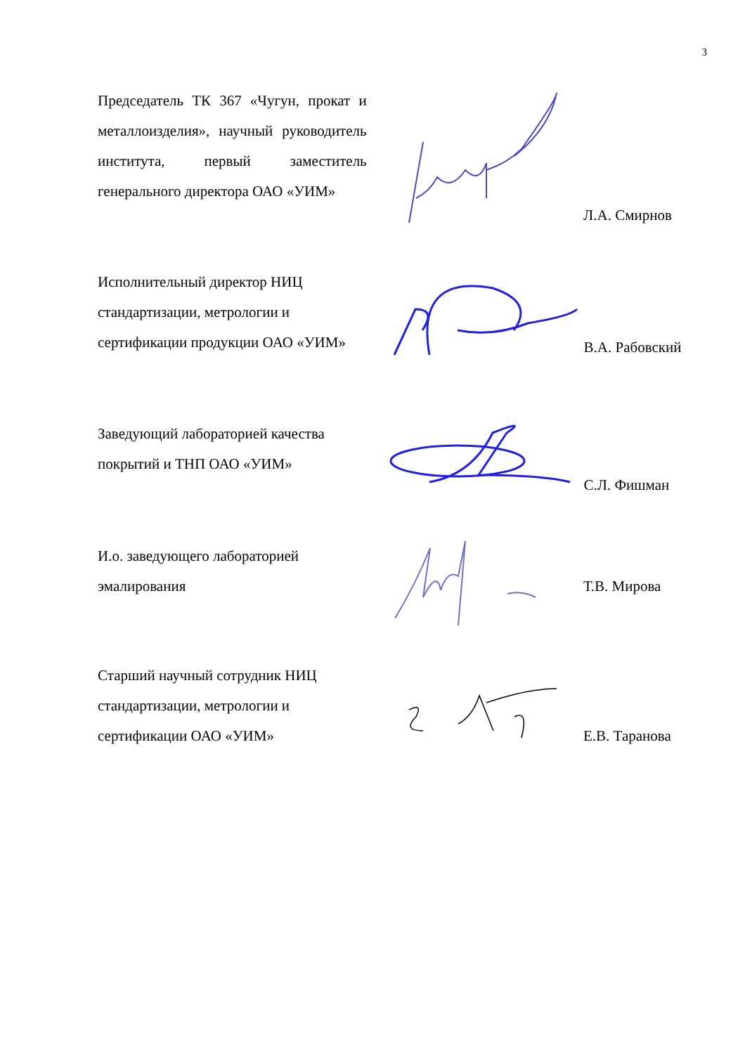3
Председатель ТК 367 «Чугун, прокат и металлоизделия», научный руководитель института, первый заместитель генерального директора ОАО «УИМ»
Л.А. Смирнов
Исполнительный директор НИЦ стандартизации, метрологии и сертификации продукции ОАО «УИМ»
В.А. Рабовский
Заведующий лабораторией качества покрытий и ТНП ОАО «УИМ»
С.Л. Фишман
И.о. заведующего лабораторией эмалирования
Т.В. Мирова
Старший научный сотрудник НИЦ стандартизации, метрологии и сертификации ОАО «УИМ»
Е.В. Таранова